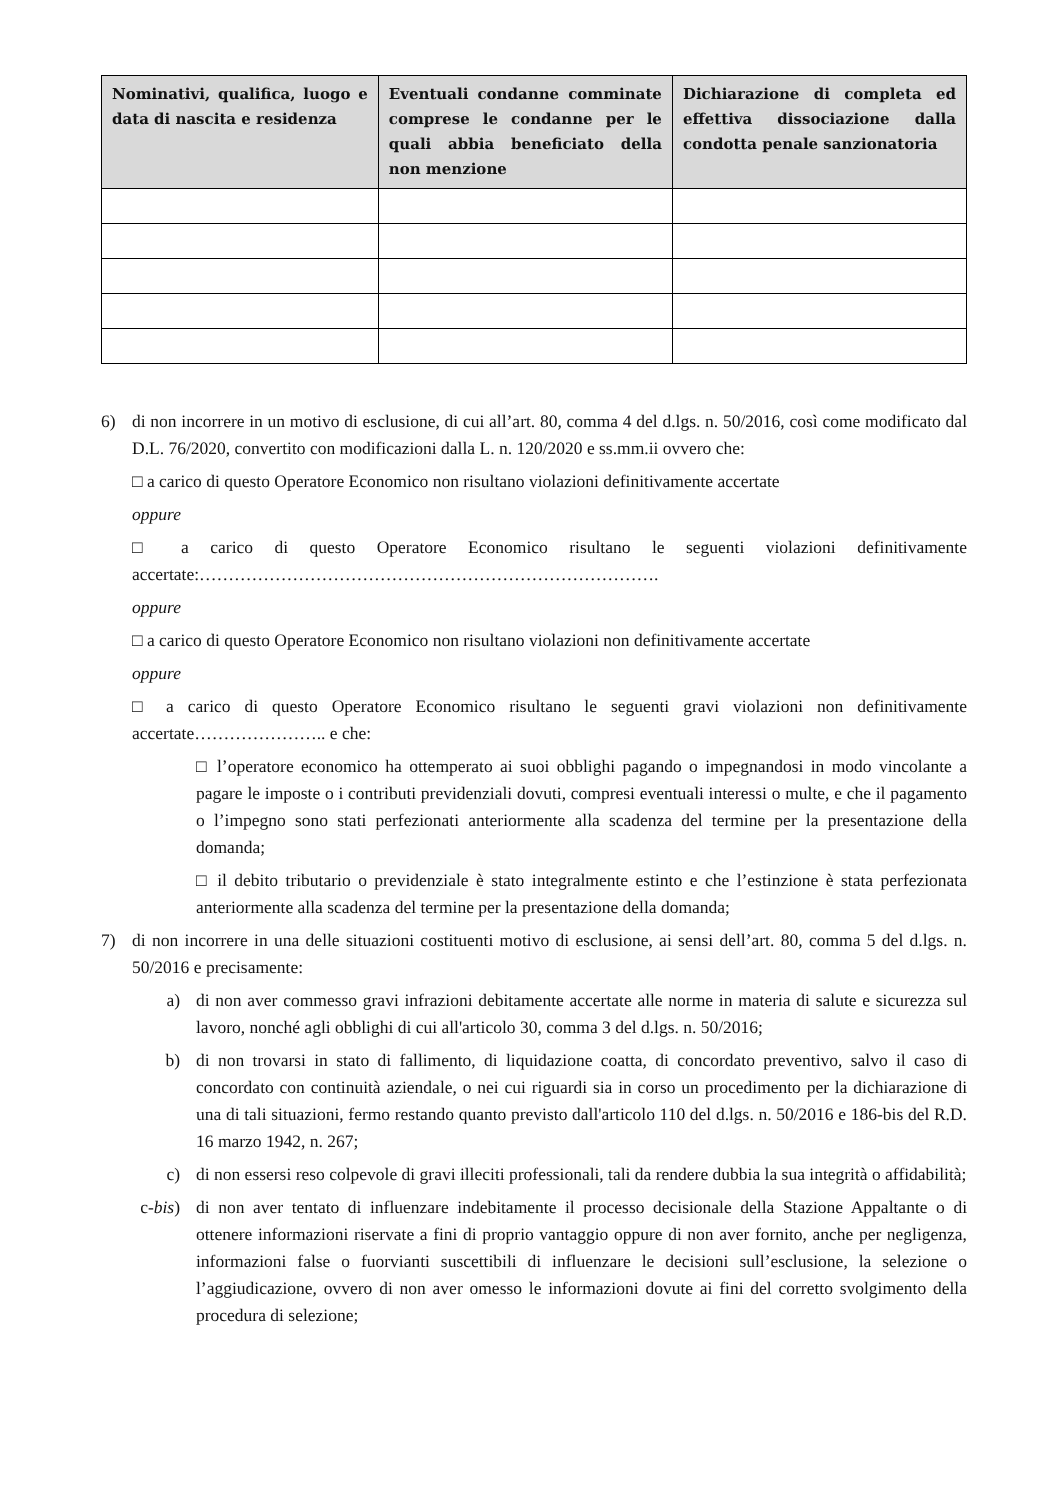| Nominativi, qualifica, luogo e data di nascita e residenza | Eventuali condanne comminate comprese le condanne per le quali abbia beneficiato della non menzione | Dichiarazione di completa ed effettiva dissociazione dalla condotta penale sanzionatoria |
| --- | --- | --- |
6) di non incorrere in un motivo di esclusione, di cui all’art. 80, comma 4 del d.lgs. n. 50/2016, così come modificato dal D.L. 76/2020, convertito con modificazioni dalla L. n. 120/2020 e ss.mm.ii ovvero che:
□ a carico di questo Operatore Economico non risultano violazioni definitivamente accertate
oppure
□ a carico di questo Operatore Economico risultano le seguenti violazioni definitivamente accertate:…………………………………………………………………….
oppure
□ a carico di questo Operatore Economico non risultano violazioni non definitivamente accertate
oppure
□ a carico di questo Operatore Economico risultano le seguenti gravi violazioni non definitivamente accertate………………….. e che:
□ l’operatore economico ha ottemperato ai suoi obblighi pagando o impegnandosi in modo vincolante a pagare le imposte o i contributi previdenziali dovuti, compresi eventuali interessi o multe, e che il pagamento o l’impegno sono stati perfezionati anteriormente alla scadenza del termine per la presentazione della domanda;
□ il debito tributario o previdenziale è stato integralmente estinto e che l’estinzione è stata perfezionata anteriormente alla scadenza del termine per la presentazione della domanda;
7) di non incorrere in una delle situazioni costituenti motivo di esclusione, ai sensi dell’art. 80, comma 5 del d.lgs. n. 50/2016 e precisamente:
a) di non aver commesso gravi infrazioni debitamente accertate alle norme in materia di salute e sicurezza sul lavoro, nonché agli obblighi di cui all'articolo 30, comma 3 del d.lgs. n. 50/2016;
b) di non trovarsi in stato di fallimento, di liquidazione coatta, di concordato preventivo, salvo il caso di concordato con continuità aziendale, o nei cui riguardi sia in corso un procedimento per la dichiarazione di una di tali situazioni, fermo restando quanto previsto dall'articolo 110 del d.lgs. n. 50/2016 e 186-bis del R.D. 16 marzo 1942, n. 267;
c) di non essersi reso colpevole di gravi illeciti professionali, tali da rendere dubbia la sua integrità o affidabilità;
c-bis) di non aver tentato di influenzare indebitamente il processo decisionale della Stazione Appaltante o di ottenere informazioni riservate a fini di proprio vantaggio oppure di non aver fornito, anche per negligenza, informazioni false o fuorvianti suscettibili di influenzare le decisioni sull’esclusione, la selezione o l’aggiudicazione, ovvero di non aver omesso le informazioni dovute ai fini del corretto svolgimento della procedura di selezione;